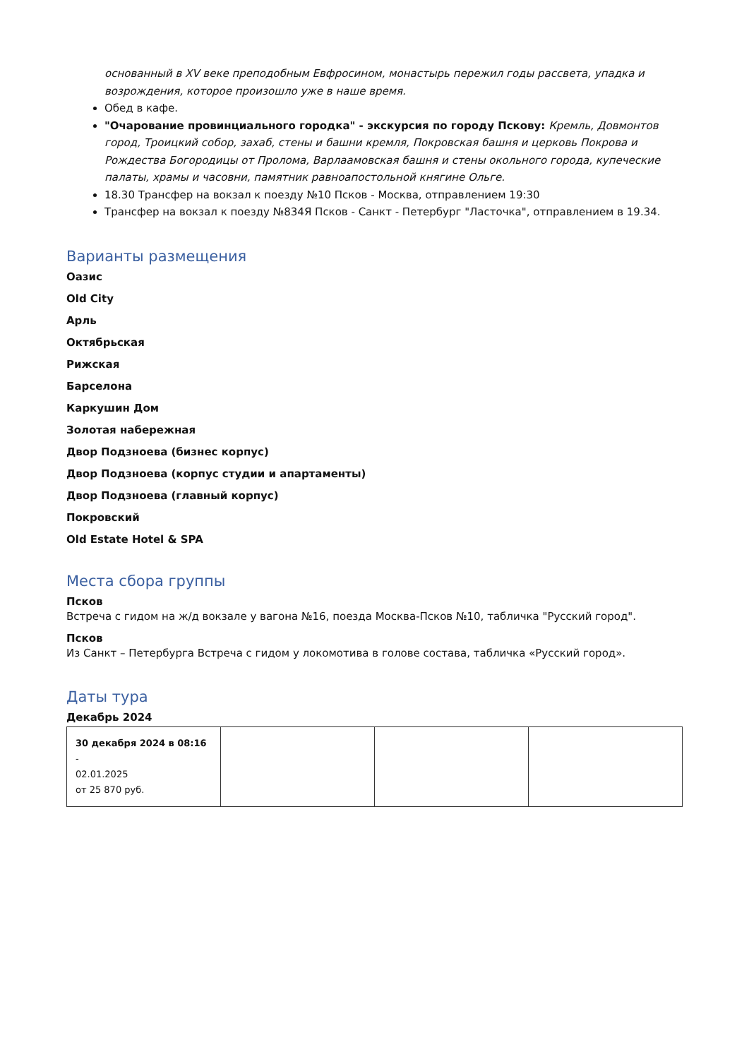основанный в XV веке преподобным Евфросином, монастырь пережил годы рассвета, упадка и возрождения, которое произошло уже в наше время.
Обед в кафе.
"Очарование провинциального городка" - экскурсия по городу Пскову: Кремль, Довмонтов город, Троицкий собор, захаб, стены и башни кремля, Покровская башня и церковь Покрова и Рождества Богородицы от Пролома, Варлаамовская башня и стены окольного города, купеческие палаты, храмы и часовни, памятник равноапостольной княгине Ольге.
18.30 Трансфер на вокзал к поезду №10 Псков - Москва, отправлением 19:30
Трансфер на вокзал к поезду №834Я Псков - Санкт - Петербург "Ласточка", отправлением в 19.34.
Варианты размещения
Оазис
Old City
Арль
Октябрьская
Рижская
Барселона
Каркушин Дом
Золотая набережная
Двор Подзноева (бизнес корпус)
Двор Подзноева (корпус студии и апартаменты)
Двор Подзноева (главный корпус)
Покровский
Old Estate Hotel & SPA
Места сбора группы
Псков
Встреча с гидом на ж/д вокзале у вагона №16, поезда Москва-Псков №10, табличка "Русский город".
Псков
Из Санкт – Петербурга Встреча с гидом у локомотива в голове состава, табличка «Русский город».
Даты тура
Декабрь 2024
| 30 декабря 2024 в 08:16 - 02.01.2025 от 25 870 руб. | | | |